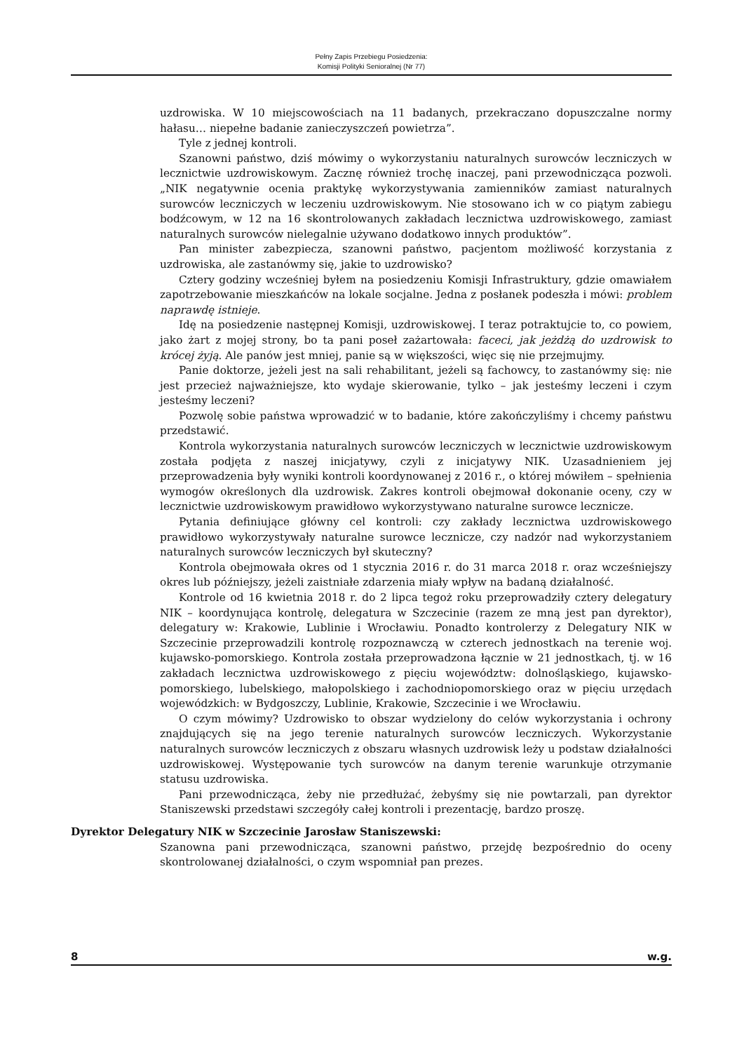Pełny Zapis Przebiegu Posiedzenia:
Komisji Polityki Senioralnej (Nr 77)
uzdrowiska. W 10 miejscowościach na 11 badanych, przekraczano dopuszczalne normy hałasu… niepełne badanie zanieczyszczeń powietrza”.
Tyle z jednej kontroli.
Szanowni państwo, dziś mówimy o wykorzystaniu naturalnych surowców leczniczych w lecznictwie uzdrowiskowym. Zacznę również trochę inaczej, pani przewodnicząca pozwoli. „NIK negatywnie ocenia praktykę wykorzystywania zamienników zamiast naturalnych surowców leczniczych w leczeniu uzdrowiskowym. Nie stosowano ich w co piątym zabiegu bodźcowym, w 12 na 16 skontrolowanych zakładach lecznictwa uzdrowiskowego, zamiast naturalnych surowców nielegalnie używano dodatkowo innych produktów”.
Pan minister zabezpiecza, szanowni państwo, pacjentom możliwość korzystania z uzdrowiska, ale zastanówmy się, jakie to uzdrowisko?
Cztery godziny wcześniej byłem na posiedzeniu Komisji Infrastruktury, gdzie omawiałem zapotrzebowanie mieszkańców na lokale socjalne. Jedna z posłanek podeszła i mówi: problem naprawdę istnieje.
Idę na posiedzenie następnej Komisji, uzdrowiskowej. I teraz potraktujcie to, co powiem, jako żart z mojej strony, bo ta pani poseł zażartowała: faceci, jak jeżdżą do uzdrowisk to krócej żyją. Ale panów jest mniej, panie są w większości, więc się nie przejmujmy.
Panie doktorze, jeżeli jest na sali rehabilitant, jeżeli są fachowcy, to zastanówmy się: nie jest przecież najważniejsze, kto wydaje skierowanie, tylko – jak jesteśmy leczeni i czym jesteśmy leczeni?
Pozwolę sobie państwa wprowadzić w to badanie, które zakończyliśmy i chcemy państwu przedstawić.
Kontrola wykorzystania naturalnych surowców leczniczych w lecznictwie uzdrowiskowym została podjęta z naszej inicjatywy, czyli z inicjatywy NIK. Uzasadnieniem jej przeprowadzenia były wyniki kontroli koordynowanej z 2016 r., o której mówiłem – spełnienia wymogów określonych dla uzdrowisk. Zakres kontroli obejmował dokonanie oceny, czy w lecznictwie uzdrowiskowym prawidłowo wykorzystywano naturalne surowce lecznicze.
Pytania definiujące główny cel kontroli: czy zakłady lecznictwa uzdrowiskowego prawidłowo wykorzystywały naturalne surowce lecznicze, czy nadzór nad wykorzystaniem naturalnych surowców leczniczych był skuteczny?
Kontrola obejmowała okres od 1 stycznia 2016 r. do 31 marca 2018 r. oraz wcześniejszy okres lub późniejszy, jeżeli zaistniałe zdarzenia miały wpływ na badaną działalność.
Kontrole od 16 kwietnia 2018 r. do 2 lipca tegoż roku przeprowadziły cztery delegatury NIK – koordynująca kontrolę, delegatura w Szczecinie (razem ze mną jest pan dyrektor), delegatury w: Krakowie, Lublinie i Wrocławiu. Ponadto kontrolerzy z Delegatury NIK w Szczecinie przeprowadzili kontrolę rozpoznawczą w czterech jednostkach na terenie woj. kujawsko-pomorskiego. Kontrola została przeprowadzona łącznie w 21 jednostkach, tj. w 16 zakładach lecznictwa uzdrowiskowego z pięciu województw: dolnośląskiego, kujawsko-pomorskiego, lubelskiego, małopolskiego i zachodniopomorskiego oraz w pięciu urzędach wojewódzkich: w Bydgoszczy, Lublinie, Krakowie, Szczecinie i we Wrocławiu.
O czym mówimy? Uzdrowisko to obszar wydzielony do celów wykorzystania i ochrony znajdujących się na jego terenie naturalnych surowców leczniczych. Wykorzystanie naturalnych surowców leczniczych z obszaru własnych uzdrowisk leży u podstaw działalności uzdrowiskowej. Występowanie tych surowców na danym terenie warunkuje otrzymanie statusu uzdrowiska.
Pani przewodnicząca, żeby nie przedłużać, żebyśmy się nie powtarzali, pan dyrektor Staniszewski przedstawi szczegóły całej kontroli i prezentację, bardzo proszę.
Dyrektor Delegatury NIK w Szczecinie Jarosław Staniszewski:
Szanowna pani przewodnicząca, szanowni państwo, przejdę bezpośrednio do oceny skontrolowanej działalności, o czym wspomniał pan prezes.
8 w.g.